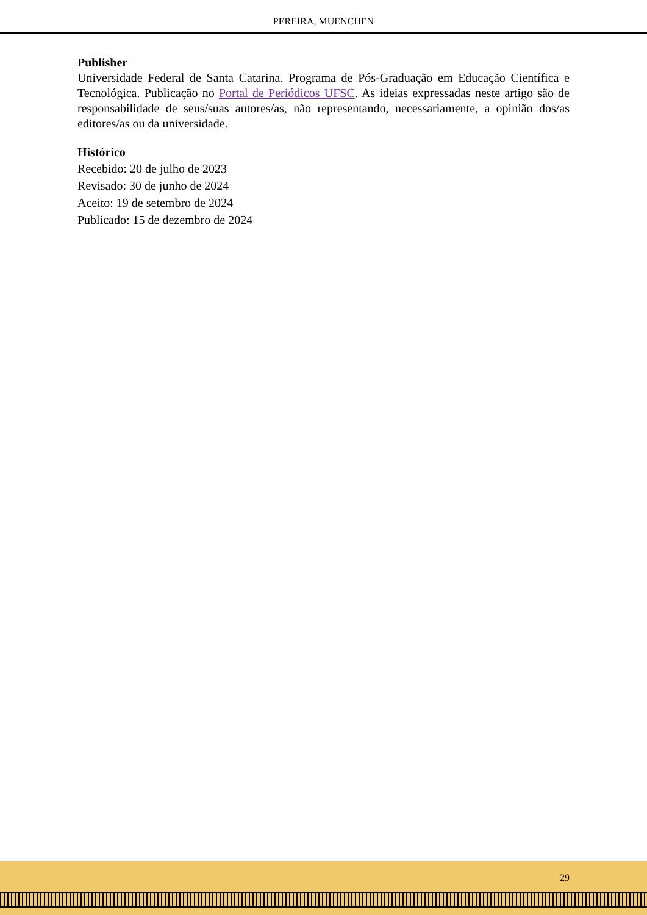PEREIRA, MUENCHEN
Publisher
Universidade Federal de Santa Catarina. Programa de Pós-Graduação em Educação Científica e Tecnológica. Publicação no Portal de Periódicos UFSC. As ideias expressadas neste artigo são de responsabilidade de seus/suas autores/as, não representando, necessariamente, a opinião dos/as editores/as ou da universidade.
Histórico
Recebido: 20 de julho de 2023
Revisado: 30 de junho de 2024
Aceito: 19 de setembro de 2024
Publicado: 15 de dezembro de 2024
29